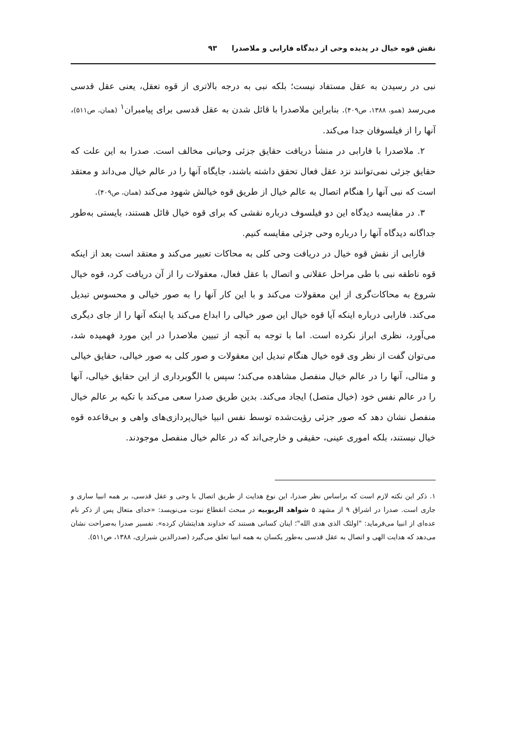نقش قوه خیال در پدیده وحی از دیدگاه فارابی و ملاصدرا ۹۳
نبی در رسیدن به عقل مستفاد نیست؛ بلکه نبی به درجه بالاتری از قوه تعقل، یعنی عقل قدسی می‌رسد (همو، ۱۳۸۸، ص۴۰۹). بنابراین ملاصدرا با قائل شدن به عقل قدسی برای پیامبران<sup>۱</sup> (همان، ص۵۱۱)، آنها را از فیلسوفان جدا می‌کند.
۲. ملاصدرا با فارابی در منشأ دریافت حقایق جزئی وحیانی مخالف است. صدرا به این علت که حقایق جزئی نمی‌توانند نزد عقل فعال تحقق داشته باشند، جایگاه آنها را در عالم خیال می‌داند و معتقد است که نبی آنها را هنگام اتصال به عالم خیال از طریق قوه خیالش شهود می‌کند (همان، ص۴۰۹).
۳. در مقایسه دیدگاه این دو فیلسوف درباره نقشی که برای قوه خیال قائل هستند، بایستی به‌طور جداگانه دیدگاه آنها را درباره وحی جزئی مقایسه کنیم.
فارابی از نقش قوه خیال در دریافت وحی کلی به محاکات تعبیر می‌کند و معتقد است بعد از اینکه قوه ناطقه نبی با طی مراحل عقلانی و اتصال با عقل فعال، معقولات را از آن دریافت کرد، قوه خیال شروع به محاکات‌گری از این معقولات می‌کند و با این کار آنها را به صور خیالی و محسوس تبدیل می‌کند. فارابی درباره اینکه آیا قوه خیال این صور خیالی را ابداع می‌کند یا اینکه آنها را از جای دیگری می‌آورد، نظری ابراز نکرده است. اما با توجه به آنچه از تبیین ملاصدرا در این مورد فهمیده شد، می‌توان گفت از نظر وی قوه خیال هنگام تبدیل این معقولات و صور کلی به صور خیالی، حقایق خیالی و مثالی، آنها را در عالم خیال منفصل مشاهده می‌کند؛ سپس با الگوبرداری از این حقایق خیالی، آنها را در عالم نفس خود (خیال متصل) ایجاد می‌کند. بدین طریق صدرا سعی می‌کند با تکیه بر عالم خیال منفصل نشان دهد که صور جزئی رؤیت‌شده توسط نفس انبیا خیال‌پردازی‌های واهی و بی‌قاعده قوه خیال نیستند، بلکه اموری عینی، حقیقی و خارجی‌اند که در عالم خیال منفصل موجودند.
۱. ذکر این نکته لازم است که براساس نظر صدرا، این نوع هدایت از طریق اتصال با وحی و عقل قدسی، بر همه انبیا ساری و جاری است. صدرا در اشراق ۹ از مشهد ۵ شواهد الربوبیه در مبحث انقطاع نبوت می‌نویسد: «خدای متعال پس از ذکر نام عده‌ای از انبیا می‌فرماید: "اولئک الذی هدی الله"؛ اینان کسانی هستند که خداوند هدایتشان کرده». تفسیر صدرا به‌صراحت نشان می‌دهد که هدایت الهی و اتصال به عقل قدسی به‌طور یکسان به همه انبیا تعلق می‌گیرد (صدرالدین شیرازی، ۱۳۸۸، ص۵۱۱).